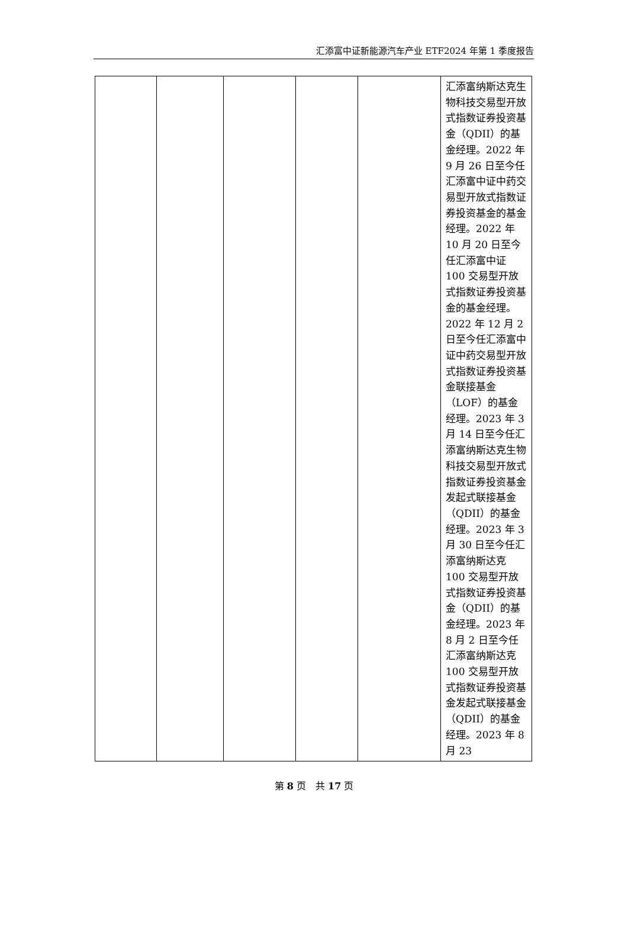汇添富中证新能源汽车产业 ETF2024 年第 1 季度报告
| | | | | | 汇添富纳斯达克生物科技交易型开放式指数证券投资基金（QDII）的基金经理。2022 年 9 月 26 日至今任汇添富中证中药交易型开放式指数证券投资基金的基金经理。2022 年 10 月 20 日至今任汇添富中证 100 交易型开放式指数证券投资基金的基金经理。2022 年 12 月 2 日至今任汇添富中证中药交易型开放式指数证券投资基金联接基金（LOF）的基金经理。2023 年 3 月 14 日至今任汇添富纳斯达克生物科技交易型开放式指数证券投资基金发起式联接基金（QDII）的基金经理。2023 年 3 月 30 日至今任汇添富纳斯达克 100 交易型开放式指数证券投资基金（QDII）的基金经理。2023 年 8 月 2 日至今任汇添富纳斯达克 100 交易型开放式指数证券投资基金发起式联接基金（QDII）的基金经理。2023 年 8 月 23 |
第 8 页　共 17 页